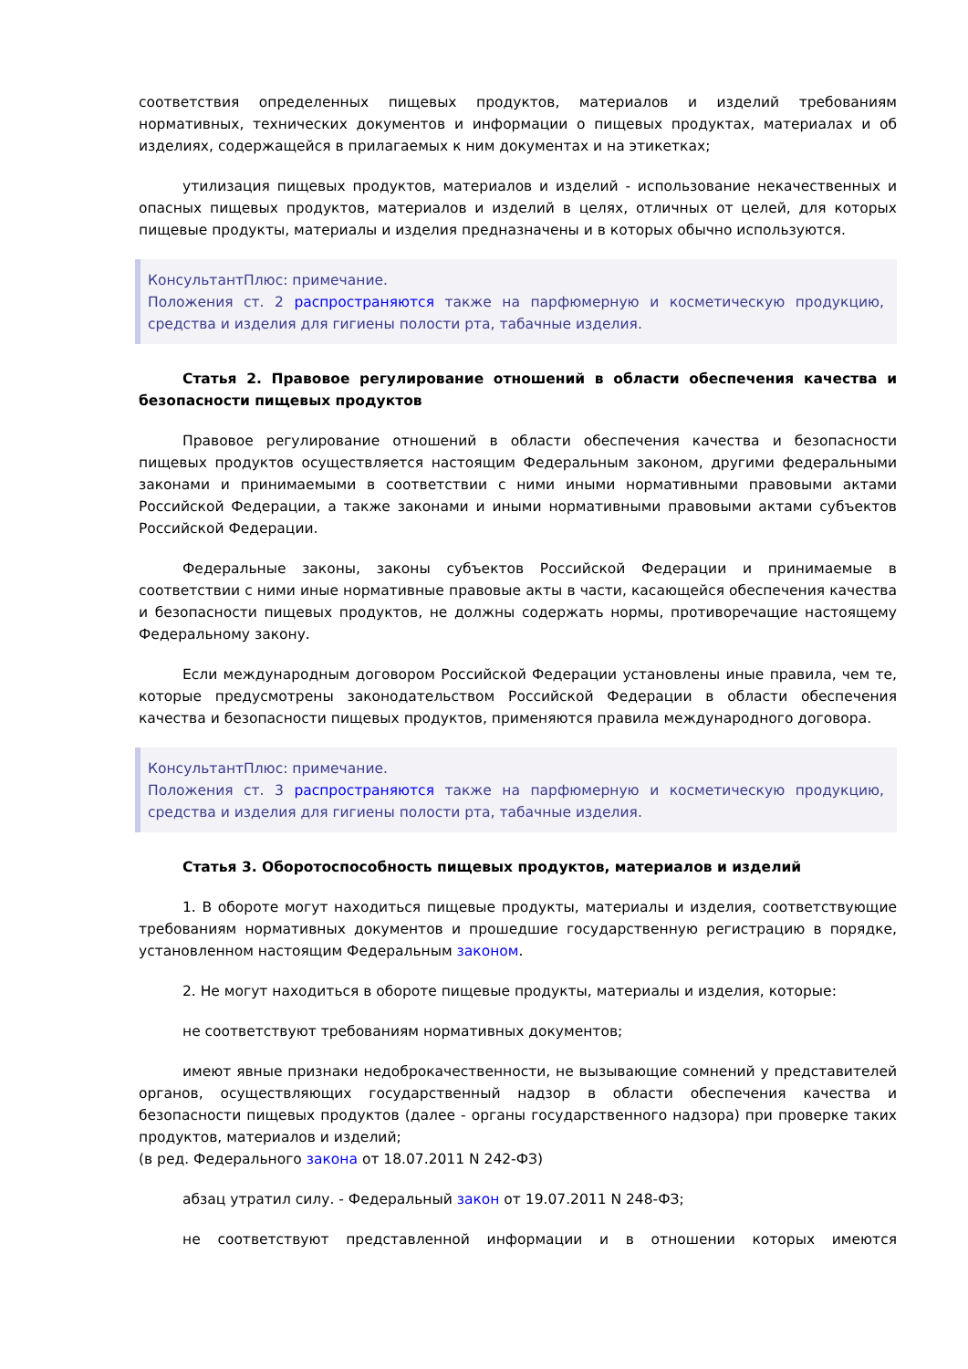соответствия определенных пищевых продуктов, материалов и изделий требованиям нормативных, технических документов и информации о пищевых продуктах, материалах и об изделиях, содержащейся в прилагаемых к ним документах и на этикетках;
утилизация пищевых продуктов, материалов и изделий - использование некачественных и опасных пищевых продуктов, материалов и изделий в целях, отличных от целей, для которых пищевые продукты, материалы и изделия предназначены и в которых обычно используются.
КонсультантПлюс: примечание.
Положения ст. 2 распространяются также на парфюмерную и косметическую продукцию, средства и изделия для гигиены полости рта, табачные изделия.
Статья 2. Правовое регулирование отношений в области обеспечения качества и безопасности пищевых продуктов
Правовое регулирование отношений в области обеспечения качества и безопасности пищевых продуктов осуществляется настоящим Федеральным законом, другими федеральными законами и принимаемыми в соответствии с ними иными нормативными правовыми актами Российской Федерации, а также законами и иными нормативными правовыми актами субъектов Российской Федерации.
Федеральные законы, законы субъектов Российской Федерации и принимаемые в соответствии с ними иные нормативные правовые акты в части, касающейся обеспечения качества и безопасности пищевых продуктов, не должны содержать нормы, противоречащие настоящему Федеральному закону.
Если международным договором Российской Федерации установлены иные правила, чем те, которые предусмотрены законодательством Российской Федерации в области обеспечения качества и безопасности пищевых продуктов, применяются правила международного договора.
КонсультантПлюс: примечание.
Положения ст. 3 распространяются также на парфюмерную и косметическую продукцию, средства и изделия для гигиены полости рта, табачные изделия.
Статья 3. Оборотоспособность пищевых продуктов, материалов и изделий
1. В обороте могут находиться пищевые продукты, материалы и изделия, соответствующие требованиям нормативных документов и прошедшие государственную регистрацию в порядке, установленном настоящим Федеральным законом.
2. Не могут находиться в обороте пищевые продукты, материалы и изделия, которые:
не соответствуют требованиям нормативных документов;
имеют явные признаки недоброкачественности, не вызывающие сомнений у представителей органов, осуществляющих государственный надзор в области обеспечения качества и безопасности пищевых продуктов (далее - органы государственного надзора) при проверке таких продуктов, материалов и изделий;
(в ред. Федерального закона от 18.07.2011 N 242-ФЗ)
абзац утратил силу. - Федеральный закон от 19.07.2011 N 248-ФЗ;
не соответствуют представленной информации и в отношении которых имеются